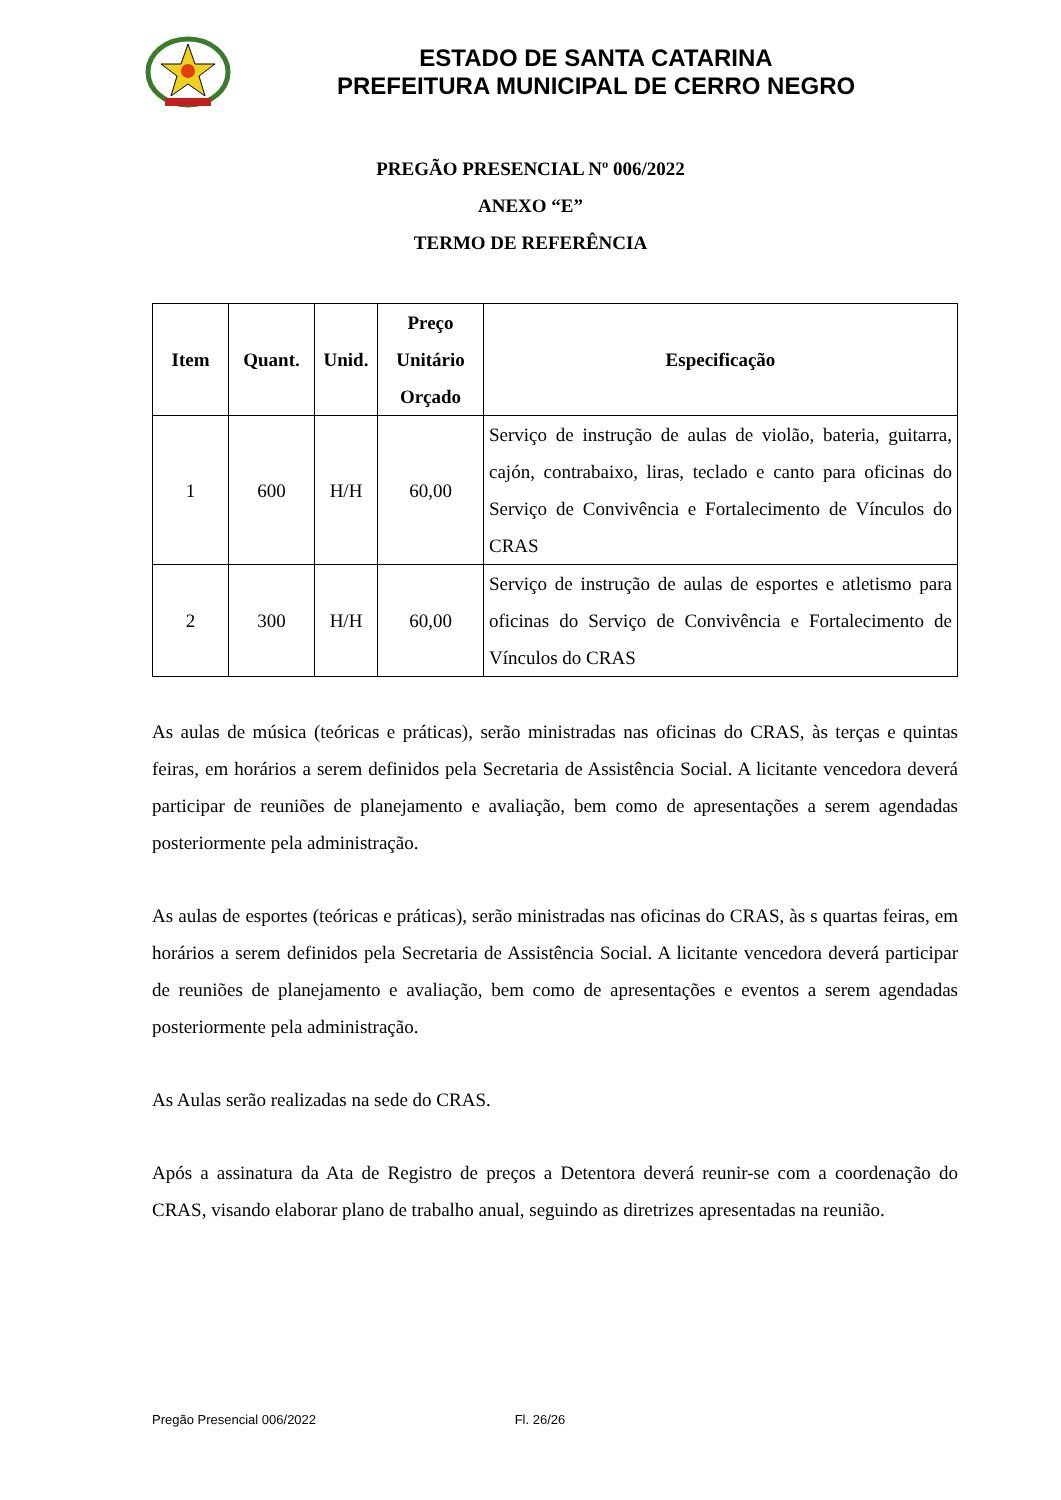ESTADO DE SANTA CATARINA
PREFEITURA MUNICIPAL DE CERRO NEGRO
PREGÃO PRESENCIAL Nº 006/2022
ANEXO “E”
TERMO DE REFERÊNCIA
| Item | Quant. | Unid. | Preço Unitário Orçado | Especificação |
| --- | --- | --- | --- | --- |
| 1 | 600 | H/H | 60,00 | Serviço de instrução de aulas de violão, bateria, guitarra, cajón, contrabaixo, liras, teclado e canto para oficinas do Serviço de Convivência e Fortalecimento de Vínculos do CRAS |
| 2 | 300 | H/H | 60,00 | Serviço de instrução de aulas de esportes e atletismo para oficinas do Serviço de Convivência e Fortalecimento de Vínculos do CRAS |
As aulas de música (teóricas e práticas), serão ministradas nas oficinas do CRAS, às terças e quintas feiras, em horários a serem definidos pela Secretaria de Assistência Social. A licitante vencedora deverá participar de reuniões de planejamento e avaliação, bem como de apresentações a serem agendadas posteriormente pela administração.
As aulas de esportes (teóricas e práticas), serão ministradas nas oficinas do CRAS, às s quartas feiras, em horários a serem definidos pela Secretaria de Assistência Social. A licitante vencedora deverá participar de reuniões de planejamento e avaliação, bem como de apresentações e eventos a serem agendadas posteriormente pela administração.
As Aulas serão realizadas na sede do CRAS.
Após a assinatura da Ata de Registro de preços a Detentora deverá reunir-se com a coordenação do CRAS, visando elaborar plano de trabalho anual, seguindo as diretrizes apresentadas na reunião.
Pregão Presencial 006/2022 Fl. 26/26